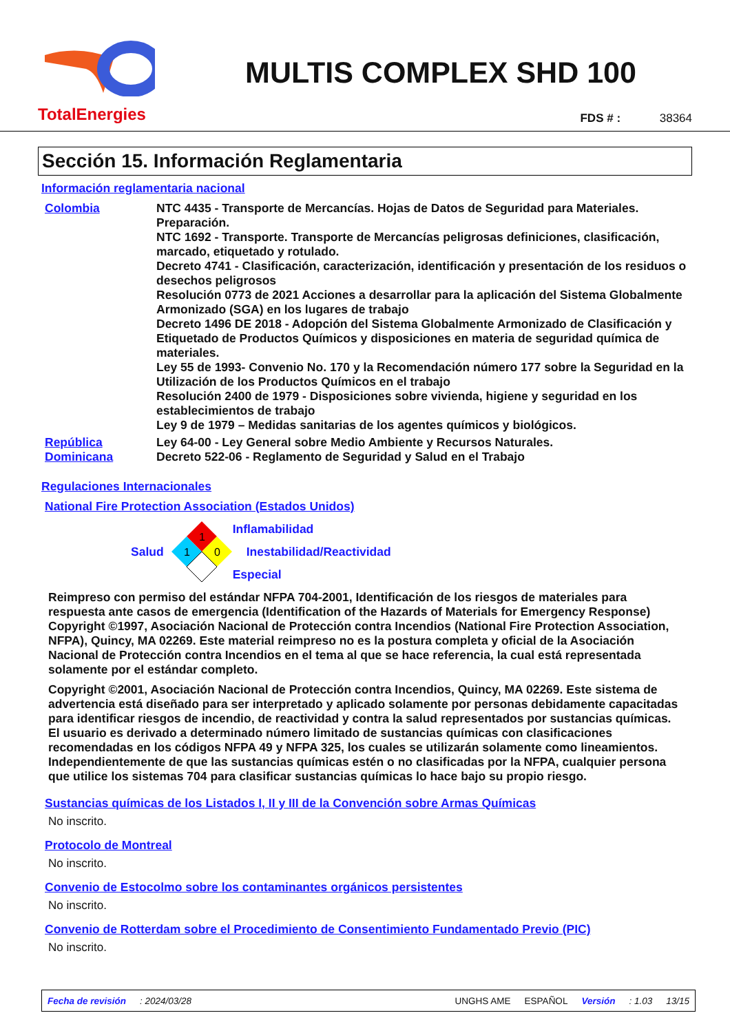TotalEnergies
MULTIS COMPLEX SHD 100
FDS # : 38364
Sección 15. Información Reglamentaria
Información reglamentaria nacional
Colombia NTC 4435 - Transporte de Mercancías. Hojas de Datos de Seguridad para Materiales. Preparación.
NTC 1692 - Transporte. Transporte de Mercancías peligrosas definiciones, clasificación, marcado, etiquetado y rotulado.
Decreto 4741 - Clasificación, caracterización, identificación y presentación de los residuos o desechos peligrosos
Resolución 0773 de 2021 Acciones a desarrollar para la aplicación del Sistema Globalmente Armonizado (SGA) en los lugares de trabajo
Decreto 1496 DE 2018 - Adopción del Sistema Globalmente Armonizado de Clasificación y Etiquetado de Productos Químicos y disposiciones en materia de seguridad química de materiales.
Ley 55 de 1993- Convenio No. 170 y la Recomendación número 177 sobre la Seguridad en la Utilización de los Productos Químicos en el trabajo
Resolución 2400 de 1979 - Disposiciones sobre vivienda, higiene y seguridad en los establecimientos de trabajo
Ley 9 de 1979 – Medidas sanitarias de los agentes químicos y biológicos.
República Dominicana
Ley 64-00 - Ley General sobre Medio Ambiente y Recursos Naturales.
Decreto 522-06 - Reglamento de Seguridad y Salud en el Trabajo
Regulaciones Internacionales
National Fire Protection Association (Estados Unidos)
Salud
1
1
0
Inflamabilidad
Inestabilidad/Reactividad
Especial
Reimpreso con permiso del estándar NFPA 704-2001, Identificación de los riesgos de materiales para respuesta ante casos de emergencia (Identification of the Hazards of Materials for Emergency Response) Copyright ©1997, Asociación Nacional de Protección contra Incendios (National Fire Protection Association, NFPA), Quincy, MA 02269. Este material reimpreso no es la postura completa y oficial de la Asociación Nacional de Protección contra Incendios en el tema al que se hace referencia, la cual está representada solamente por el estándar completo.
Copyright ©2001, Asociación Nacional de Protección contra Incendios, Quincy, MA 02269. Este sistema de advertencia está diseñado para ser interpretado y aplicado solamente por personas debidamente capacitadas para identificar riesgos de incendio, de reactividad y contra la salud representados por sustancias químicas. El usuario es derivado a determinado número limitado de sustancias químicas con clasificaciones recomendadas en los códigos NFPA 49 y NFPA 325, los cuales se utilizarán solamente como lineamientos. Independientemente de que las sustancias químicas estén o no clasificadas por la NFPA, cualquier persona que utilice los sistemas 704 para clasificar sustancias químicas lo hace bajo su propio riesgo.
Sustancias químicas de los Listados I, II y III de la Convención sobre Armas Químicas
No inscrito.
Protocolo de Montreal
No inscrito.
Convenio de Estocolmo sobre los contaminantes orgánicos persistentes
No inscrito.
Convenio de Rotterdam sobre el Procedimiento de Consentimiento Fundamentado Previo (PIC)
No inscrito.
Fecha de revisión: 2024/03/28 UNGHS AME ESPAÑOL Versión: 1.03 13/15